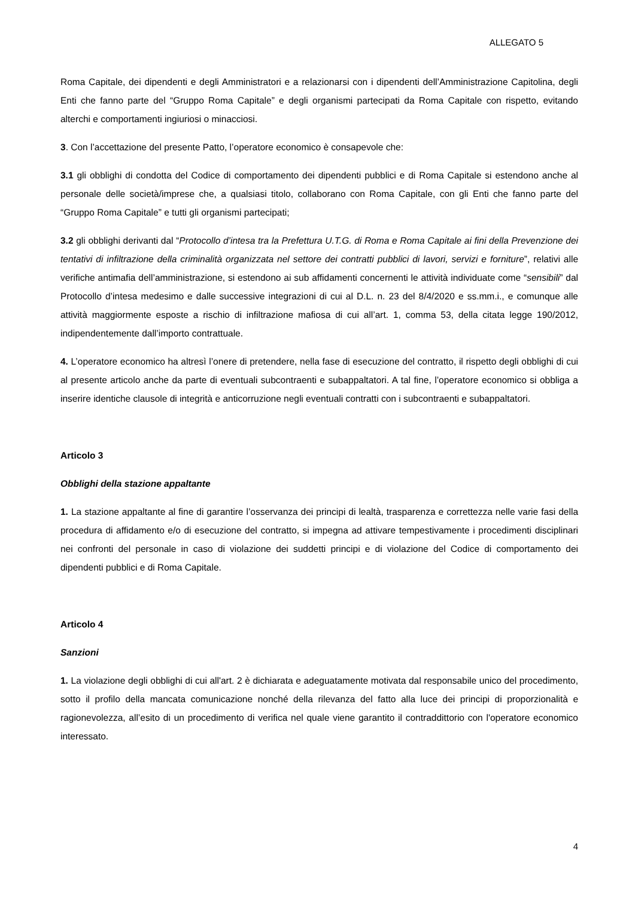ALLEGATO 5
Roma Capitale, dei dipendenti e degli Amministratori e a relazionarsi con i dipendenti dell’Amministrazione Capitolina, degli Enti che fanno parte del “Gruppo Roma Capitale” e degli organismi partecipati da Roma Capitale con rispetto, evitando alterchi e comportamenti ingiuriosi o minacciosi.
3. Con l’accettazione del presente Patto, l’operatore economico è consapevole che:
3.1 gli obblighi di condotta del Codice di comportamento dei dipendenti pubblici e di Roma Capitale si estendono anche al personale delle società/imprese che, a qualsiasi titolo, collaborano con Roma Capitale, con gli Enti che fanno parte del “Gruppo Roma Capitale” e tutti gli organismi partecipati;
3.2 gli obblighi derivanti dal “Protocollo d’intesa tra la Prefettura U.T.G. di Roma e Roma Capitale ai fini della Prevenzione dei tentativi di infiltrazione della criminalità organizzata nel settore dei contratti pubblici di lavori, servizi e forniture”, relativi alle verifiche antimafia dell’amministrazione, si estendono ai sub affidamenti concernenti le attività individuate come “sensibili” dal Protocollo d’intesa medesimo e dalle successive integrazioni di cui al D.L. n. 23 del 8/4/2020 e ss.mm.i., e comunque alle attività maggiormente esposte a rischio di infiltrazione mafiosa di cui all’art. 1, comma 53, della citata legge 190/2012, indipendentemente dall’importo contrattuale.
4. L’operatore economico ha altresì l’onere di pretendere, nella fase di esecuzione del contratto, il rispetto degli obblighi di cui al presente articolo anche da parte di eventuali subcontraenti e subappaltatori. A tal fine, l’operatore economico si obbliga a inserire identiche clausole di integrità e anticorruzione negli eventuali contratti con i subcontraenti e subappaltatori.
Articolo 3
Obblighi della stazione appaltante
1. La stazione appaltante al fine di garantire l’osservanza dei principi di lealtà, trasparenza e correttezza nelle varie fasi della procedura di affidamento e/o di esecuzione del contratto, si impegna ad attivare tempestivamente i procedimenti disciplinari nei confronti del personale in caso di violazione dei suddetti principi e di violazione del Codice di comportamento dei dipendenti pubblici e di Roma Capitale.
Articolo 4
Sanzioni
1. La violazione degli obblighi di cui all'art. 2 è dichiarata e adeguatamente motivata dal responsabile unico del procedimento, sotto il profilo della mancata comunicazione nonché della rilevanza del fatto alla luce dei principi di proporzionalità e ragionevolezza, all’esito di un procedimento di verifica nel quale viene garantito il contraddittorio con l'operatore economico interessato.
4